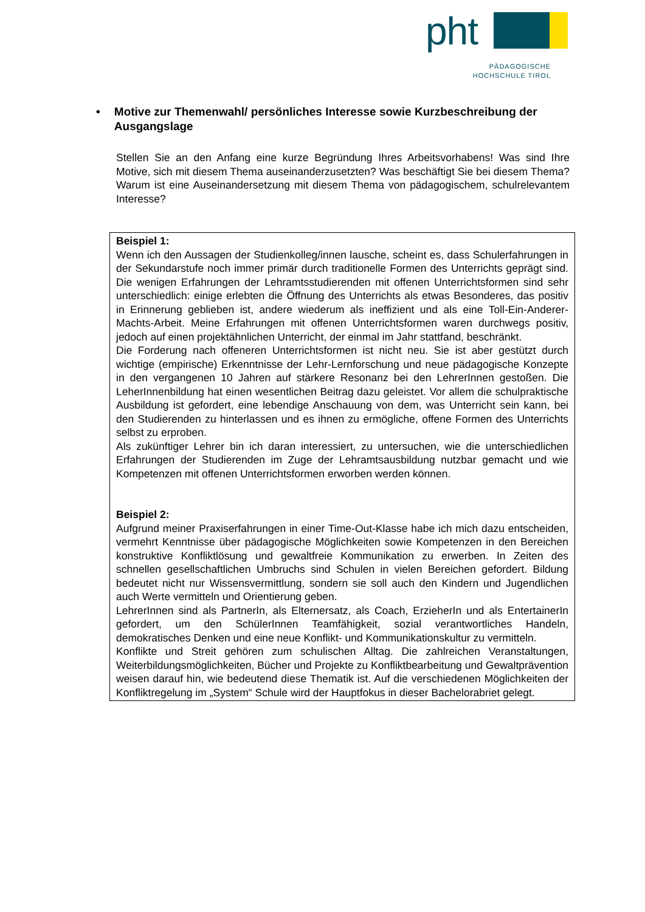pht
PÄDAGOGISCHE
HOCHSCHULE TIROL
• Motive zur Themenwahl/ persönliches Interesse sowie Kurzbeschreibung der Ausgangslage
Stellen Sie an den Anfang eine kurze Begründung Ihres Arbeitsvorhabens! Was sind Ihre Motive, sich mit diesem Thema auseinanderzusetzten? Was beschäftigt Sie bei diesem Thema? Warum ist eine Auseinandersetzung mit diesem Thema von pädagogischem, schulrelevantem Interesse?
Beispiel 1:
Wenn ich den Aussagen der Studienkolleg/innen lausche, scheint es, dass Schulerfahrungen in der Sekundarstufe noch immer primär durch traditionelle Formen des Unterrichts geprägt sind. Die wenigen Erfahrungen der Lehramtsstudierenden mit offenen Unterrichtsformen sind sehr unterschiedlich: einige erlebten die Öffnung des Unterrichts als etwas Besonderes, das positiv in Erinnerung geblieben ist, andere wiederum als ineffizient und als eine Toll-Ein-Anderer-Machts-Arbeit. Meine Erfahrungen mit offenen Unterrichtsformen waren durchwegs positiv, jedoch auf einen projektähnlichen Unterricht, der einmal im Jahr stattfand, beschränkt.
Die Forderung nach offeneren Unterrichtsformen ist nicht neu. Sie ist aber gestützt durch wichtige (empirische) Erkenntnisse der Lehr-Lernforschung und neue pädagogische Konzepte in den vergangenen 10 Jahren auf stärkere Resonanz bei den LehrerInnen gestoßen. Die LeherInnenbildung hat einen wesentlichen Beitrag dazu geleistet. Vor allem die schulpraktische Ausbildung ist gefordert, eine lebendige Anschauung von dem, was Unterricht sein kann, bei den Studierenden zu hinterlassen und es ihnen zu ermögliche, offene Formen des Unterrichts selbst zu erproben.
Als zukünftiger Lehrer bin ich daran interessiert, zu untersuchen, wie die unterschiedlichen Erfahrungen der Studierenden im Zuge der Lehramtsausbildung nutzbar gemacht und wie Kompetenzen mit offenen Unterrichtsformen erworben werden können.
Beispiel 2:
Aufgrund meiner Praxiserfahrungen in einer Time-Out-Klasse habe ich mich dazu entscheiden, vermehrt Kenntnisse über pädagogische Möglichkeiten sowie Kompetenzen in den Bereichen konstruktive Konfliktlösung und gewaltfreie Kommunikation zu erwerben. In Zeiten des schnellen gesellschaftlichen Umbruchs sind Schulen in vielen Bereichen gefordert. Bildung bedeutet nicht nur Wissensvermittlung, sondern sie soll auch den Kindern und Jugendlichen auch Werte vermitteln und Orientierung geben.
LehrerInnen sind als PartnerIn, als Elternersatz, als Coach, ErzieherIn und als EntertainerIn gefordert, um den SchülerInnen Teamfähigkeit, sozial verantwortliches Handeln, demokratisches Denken und eine neue Konflikt- und Kommunikationskultur zu vermitteln.
Konflikte und Streit gehören zum schulischen Alltag. Die zahlreichen Veranstaltungen, Weiterbildungsmöglichkeiten, Bücher und Projekte zu Konfliktbearbeitung und Gewaltprävention weisen darauf hin, wie bedeutend diese Thematik ist. Auf die verschiedenen Möglichkeiten der Konfliktregelung im „System“ Schule wird der Hauptfokus in dieser Bachelorabriet gelegt.